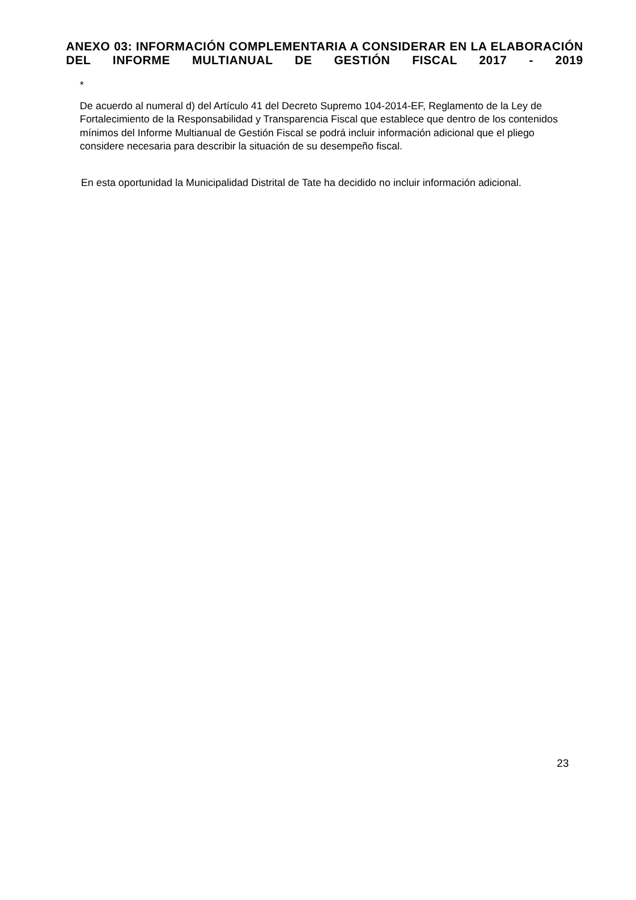ANEXO 03: INFORMACIÓN COMPLEMENTARIA A CONSIDERAR EN LA ELABORACIÓN DEL INFORME MULTIANUAL DE GESTIÓN FISCAL 2017 - 2019
*
De acuerdo al numeral d) del Artículo 41 del Decreto Supremo 104-2014-EF, Reglamento de la Ley de Fortalecimiento de la Responsabilidad y Transparencia Fiscal que establece que dentro de los contenidos mínimos del Informe Multianual de Gestión Fiscal se podrá incluir información adicional que el pliego considere necesaria para describir la situación de su desempeño fiscal.
En esta oportunidad la Municipalidad Distrital de Tate ha decidido no incluir información adicional.
23